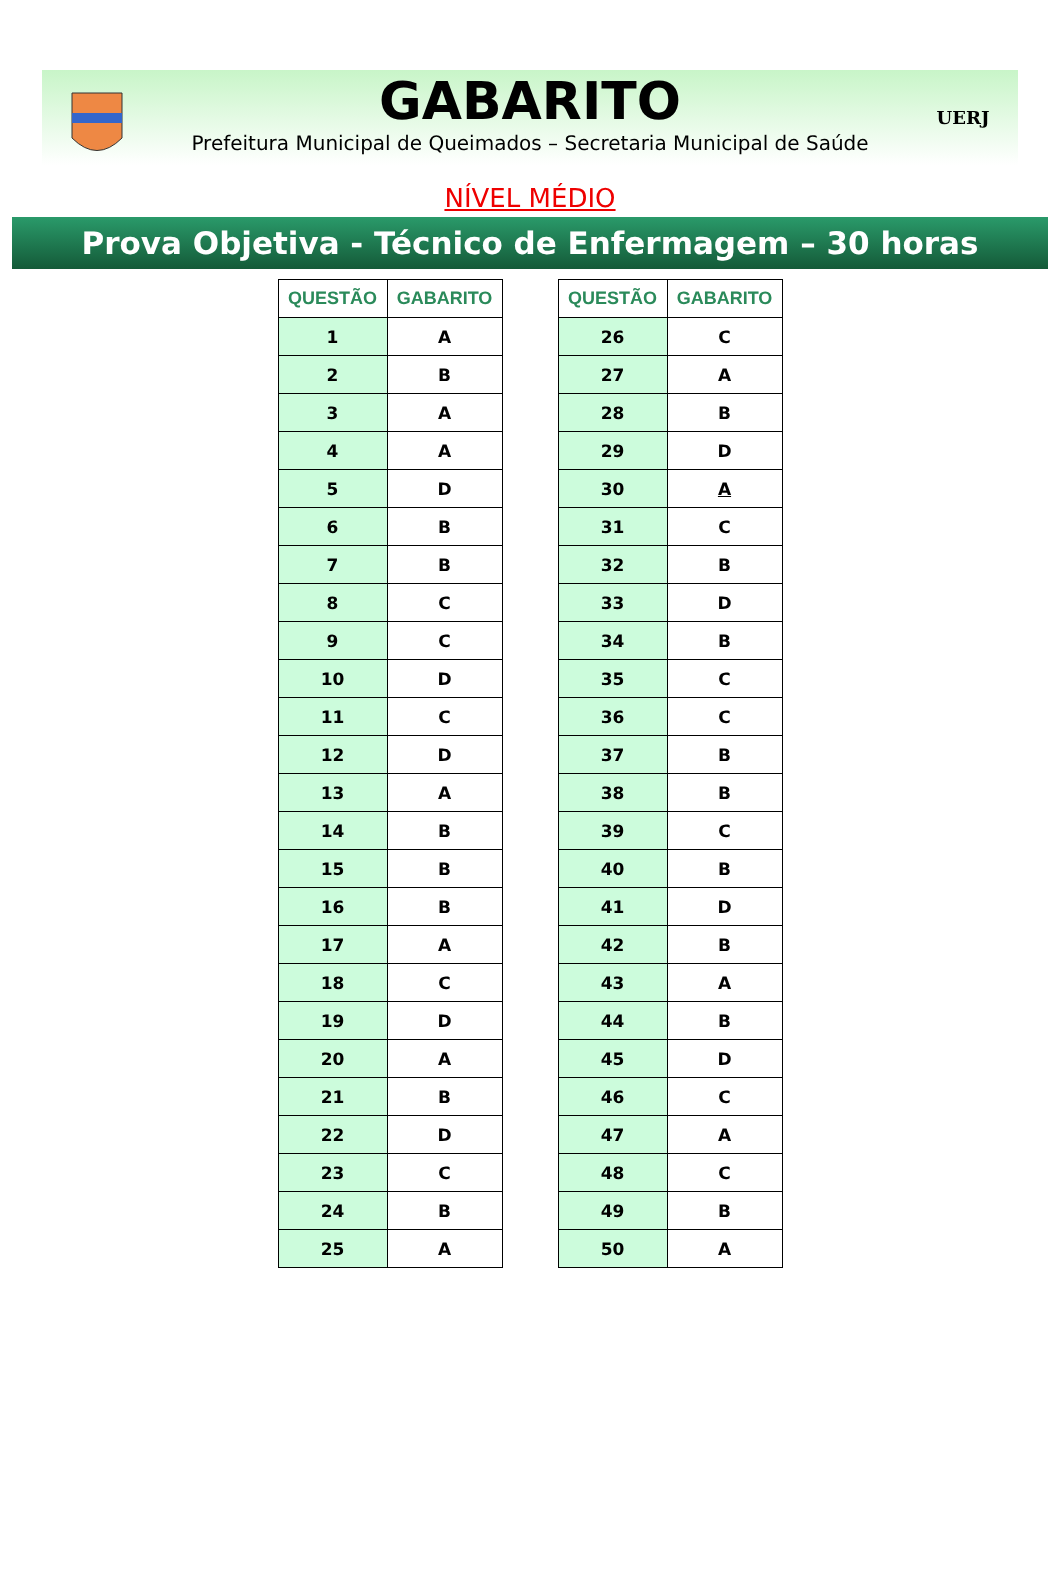GABARITO
Prefeitura Municipal de Queimados – Secretaria Municipal de Saúde
UERJ
NÍVEL MÉDIO
Prova Objetiva - Técnico de Enfermagem – 30 horas
| QUESTÃO | GABARITO |
| --- | --- |
| 1 | A |
| 2 | B |
| 3 | A |
| 4 | A |
| 5 | D |
| 6 | B |
| 7 | B |
| 8 | C |
| 9 | C |
| 10 | D |
| 11 | C |
| 12 | D |
| 13 | A |
| 14 | B |
| 15 | B |
| 16 | B |
| 17 | A |
| 18 | C |
| 19 | D |
| 20 | A |
| 21 | B |
| 22 | D |
| 23 | C |
| 24 | B |
| 25 | A |
| QUESTÃO | GABARITO |
| --- | --- |
| 26 | C |
| 27 | A |
| 28 | B |
| 29 | D |
| 30 | A |
| 31 | C |
| 32 | B |
| 33 | D |
| 34 | B |
| 35 | C |
| 36 | C |
| 37 | B |
| 38 | B |
| 39 | C |
| 40 | B |
| 41 | D |
| 42 | B |
| 43 | A |
| 44 | B |
| 45 | D |
| 46 | C |
| 47 | A |
| 48 | C |
| 49 | B |
| 50 | A |